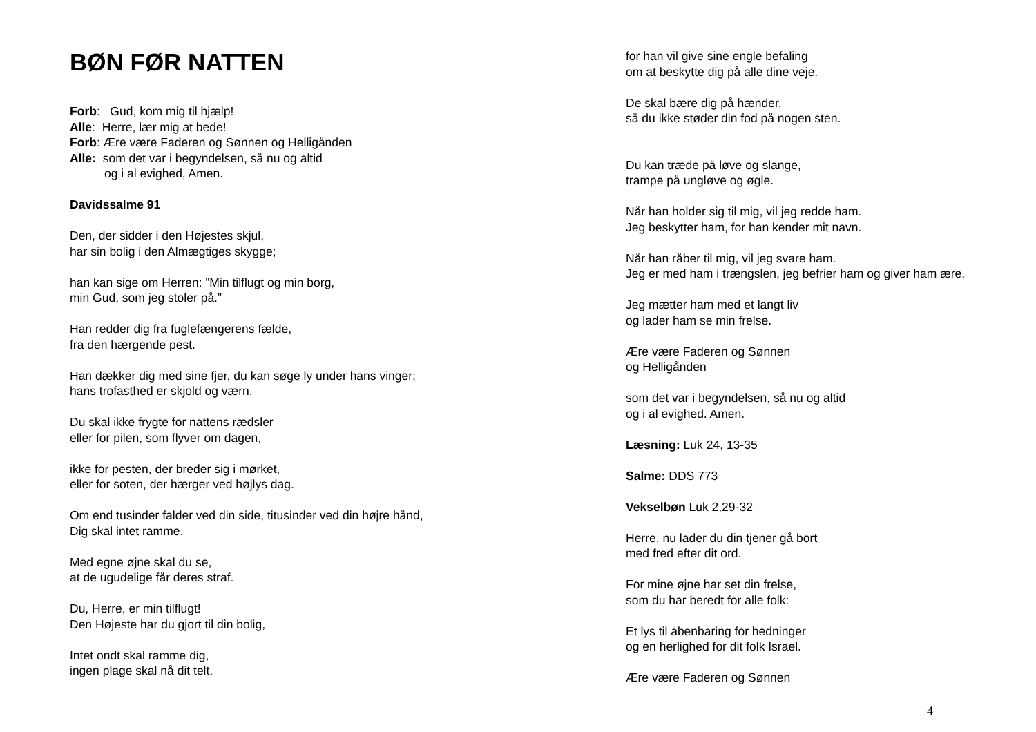BØN FØR NATTEN
Forb: Gud, kom mig til hjælp!
Alle: Herre, lær mig at bede!
Forb: Ære være Faderen og Sønnen og Helligånden
Alle: som det var i begyndelsen, så nu og altid
og i al evighed, Amen.
Davidssalme 91
Den, der sidder i den Højestes skjul,
har sin bolig i den Almægtiges skygge;
han kan sige om Herren: ”Min tilflugt og min borg,
min Gud, som jeg stoler på.”
Han redder dig fra fuglefængerens fælde,
fra den hærgende pest.
Han dækker dig med sine fjer, du kan søge ly under hans vinger;
hans trofasthed er skjold og værn.
Du skal ikke frygte for nattens rædsler
eller for pilen, som flyver om dagen,
ikke for pesten, der breder sig i mørket,
eller for soten, der hærger ved højlys dag.
Om end tusinder falder ved din side, titusinder ved din højre hånd,
Dig skal intet ramme.
Med egne øjne skal du se,
at de ugudelige får deres straf.
Du, Herre, er min tilflugt!
Den Højeste har du gjort til din bolig,
Intet ondt skal ramme dig,
ingen plage skal nå dit telt,
for han vil give sine engle befaling
om at beskytte dig på alle dine veje.
De skal bære dig på hænder,
så du ikke støder din fod på nogen sten.
Du kan træde på løve og slange,
trampe på ungløve og øgle.
Når han holder sig til mig, vil jeg redde ham.
Jeg beskytter ham, for han kender mit navn.
Når han råber til mig, vil jeg svare ham.
Jeg er med ham i trængslen, jeg befrier ham og giver ham ære.
Jeg mætter ham med et langt liv
og lader ham se min frelse.
Ære være Faderen og Sønnen
og Helligånden
som det var i begyndelsen, så nu og altid
og i al evighed. Amen.
Læsning: Luk 24, 13-35
Salme: DDS 773
Vekselbøn Luk 2,29-32
Herre, nu lader du din tjener gå bort
med fred efter dit ord.
For mine øjne har set din frelse,
som du har beredt for alle folk:
Et lys til åbenbaring for hedninger
og en herlighed for dit folk Israel.
Ære være Faderen og Sønnen
4